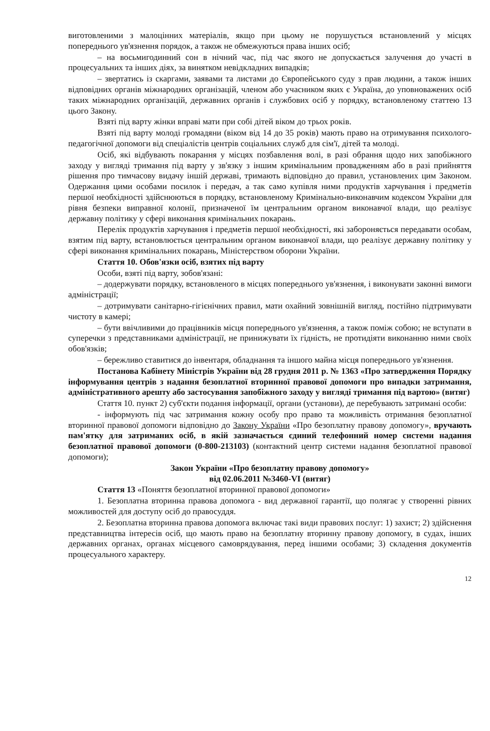виготовленими з малоцінних матеріалів, якщо при цьому не порушується встановлений у місцях попереднього ув'язнення порядок, а також не обмежуються права інших осіб;
– на восьмигодинний сон в нічний час, під час якого не допускається залучення до участі в процесуальних та інших діях, за винятком невідкладних випадків;
– звертатись із скаргами, заявами та листами до Європейського суду з прав людини, а також інших відповідних органів міжнародних організацій, членом або учасником яких є Україна, до уповноважених осіб таких міжнародних організацій, державних органів і службових осіб у порядку, встановленому статтею 13 цього Закону.
Взяті під варту жінки вправі мати при собі дітей віком до трьох років.
Взяті під варту молоді громадяни (віком від 14 до 35 років) мають право на отримування психолого-педагогічної допомоги від спеціалістів центрів соціальних служб для сім'ї, дітей та молоді.
Осіб, які відбувають покарання у місцях позбавлення волі, в разі обрання щодо них запобіжного заходу у вигляді тримання під варту у зв'язку з іншим кримінальним провадженням або в разі прийняття рішення про тимчасову видачу іншій державі, тримають відповідно до правил, установлених цим Законом. Одержання цими особами посилок і передач, а так само купівля ними продуктів харчування і предметів першої необхідності здійснюються в порядку, встановленому Кримінально-виконавчим кодексом України для рівня безпеки виправної колонії, призначеної їм центральним органом виконавчої влади, що реалізує державну політику у сфері виконання кримінальних покарань.
Перелік продуктів харчування і предметів першої необхідності, які забороняється передавати особам, взятим під варту, встановлюється центральним органом виконавчої влади, що реалізує державну політику у сфері виконання кримінальних покарань, Міністерством оборони України.
Стаття 10. Обов'язки осіб, взятих під варту
Особи, взяті під варту, зобов'язані:
– додержувати порядку, встановленого в місцях попереднього ув'язнення, і виконувати законні вимоги адміністрації;
– дотримувати санітарно-гігієнічних правил, мати охайний зовнішній вигляд, постійно підтримувати чистоту в камері;
– бути ввічливими до працівників місця попереднього ув'язнення, а також поміж собою; не вступати в суперечки з представниками адміністрації, не принижувати їх гідність, не протидіяти виконанню ними своїх обов'язків;
– бережливо ставитися до інвентаря, обладнання та іншого майна місця попереднього ув'язнення.
Постанова Кабінету Міністрів України від 28 грудня 2011 р. № 1363 «Про затвердження Порядку інформування центрів з надання безоплатної вторинної правової допомоги про випадки затримання, адміністративного арешту або застосування запобіжного заходу у вигляді тримання під вартою» (витяг)
Стаття 10. пункт 2) суб'єкти подання інформації, органи (установи), де перебувають затримані особи:
- інформують під час затримання кожну особу про право та можливість отримання безоплатної вторинної правової допомоги відповідно до Закону України «Про безоплатну правову допомогу», вручають пам'ятку для затриманих осіб, в якій зазначається єдиний телефонний номер системи надання безоплатної правової допомоги (0-800-213103) (контактний центр системи надання безоплатної правової допомоги);
Закон України «Про безоплатну правову допомогу»
від 02.06.2011 №3460-VI (витяг)
Стаття 13 «Поняття безоплатної вторинної правової допомоги»
1. Безоплатна вторинна правова допомога - вид державної гарантії, що полягає у створенні рівних можливостей для доступу осіб до правосуддя.
2. Безоплатна вторинна правова допомога включає такі види правових послуг: 1) захист; 2) здійснення представництва інтересів осіб, що мають право на безоплатну вторинну правову допомогу, в судах, інших державних органах, органах місцевого самоврядування, перед іншими особами; 3) складення документів процесуального характеру.
12